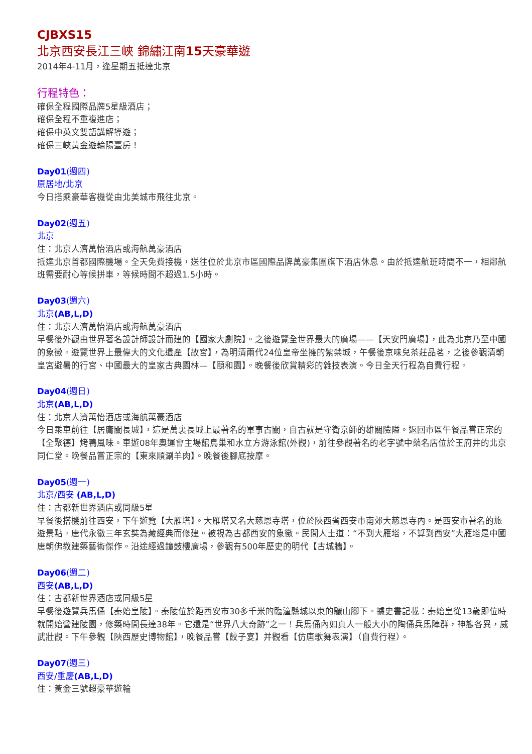CJBXS15
北京西安長江三峽 錦繡江南15天豪華遊
2014年4-11月，逢星期五抵達北京
行程特色：
確保全程國際品牌5星級酒店；
確保全程不重複進店；
確保中英文雙語講解導遊；
確保三峽黃金遊輪陽臺房！
Day01(週四)
原居地/北京
今日搭乘豪華客機從由北美城市飛往北京。
Day02(週五)
北京
住：北京人濟萬怡酒店或海航萬豪酒店
抵達北京首都國際機場。全天免費接機，送往位於北京市區國際品牌萬豪集團旗下酒店休息。由於抵達航班時間不一，相鄰航班需要耐心等候拼車，等候時間不超過1.5小時。
Day03(週六)
北京(AB,L,D)
住：北京人濟萬怡酒店或海航萬豪酒店
早餐後外觀由世界著名設計師設計而建的【國家大劇院】。之後遊覽全世界最大的廣場——【天安門廣場】，此為北京乃至中國的象徵。遊覽世界上最偉大的文化遺產【故宮】，為明清兩代24位皇帝坐擁的紫禁城，午餐後京味兒茶莊品茗，之後參觀清朝皇宮避暑的行宮、中國最大的皇家古典園林—【頤和園】。晚餐後欣賞精彩的雜技表演。今日全天行程為自費行程。
Day04(週日)
北京(AB,L,D)
住：北京人濟萬怡酒店或海航萬豪酒店
今日乘車前往【居庸關長城】，這是萬裏長城上最著名的軍事古關，自古就是守衛京師的雄關險隘。返回市區午餐品嘗正宗的【全聚德】烤鴨風味。車遊08年奧運會主場館鳥巢和水立方游泳館(外觀)，前往參觀著名的老字號中藥名店位於王府井的北京同仁堂。晚餐品嘗正宗的【東來順涮羊肉】。晚餐後腳底按摩。
Day05(週一)
北京/西安 (AB,L,D)
住：古都新世界酒店或同級5星
早餐後搭機前往西安，下午遊覽【大雁塔】。大雁塔又名大慈恩寺塔，位於陝西省西安市南郊大慈恩寺內。是西安市著名的旅遊景點。唐代永徽三年玄奘為藏經典而修建。被視為古都西安的象徵。民間人士道：“不到大雁塔，不算到西安”大雁塔是中國唐朝佛教建築藝術傑作。沿途經過鐘鼓樓廣場，參觀有500年歷史的明代【古城牆】。
Day06(週二)
西安(AB,L,D)
住：古都新世界酒店或同級5星
早餐後遊覽兵馬俑【秦始皇陵】。秦陵位於距西安市30多千米的臨潼縣城以東的驪山腳下。據史書記載：秦始皇從13歲即位時就開始營建陵園，修築時間長達38年。它還是“世界八大奇跡”之一！兵馬俑內如真人一般大小的陶俑兵馬陣群，神態各異，威武壯觀。下午參觀【陝西歷史博物館】，晚餐品嘗【餃子宴】并觀看【仿唐歌舞表演】（自費行程）。
Day07(週三)
西安/重慶(AB,L,D)
住：黃金三號超豪華遊輪